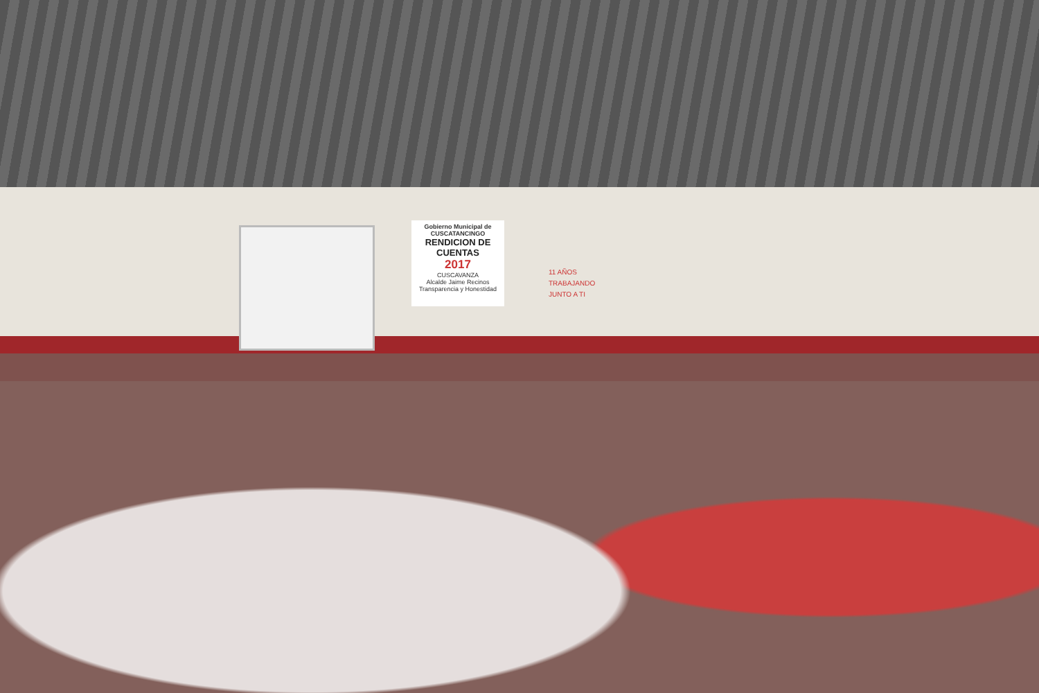Gobierno Municipal de CUSCATANCINGO
RENDICION DE CUENTAS
2017
CUSCAVANZA
Alcalde Jaime Recinos
Transparencia y Honestidad
11 AÑOS
TRABAJANDO
JUNTO A TI